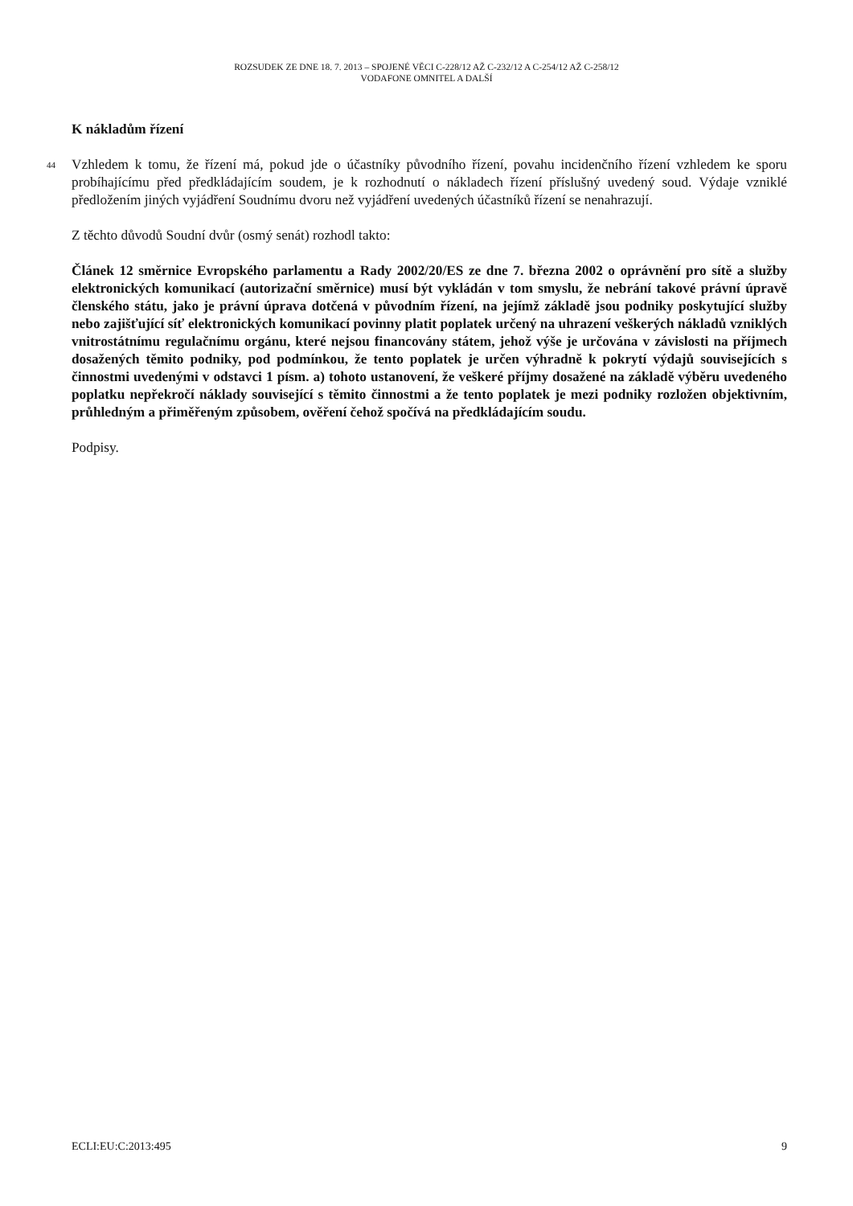ROZSUDEK ZE DNE 18. 7. 2013 – SPOJENÉ VĚCI C-228/12 AŽ C-232/12 A C-254/12 AŽ C-258/12
VODAFONE OMNITEL A DALŠÍ
K nákladům řízení
44 Vzhledem k tomu, že řízení má, pokud jde o účastníky původního řízení, povahu incidenčního řízení vzhledem ke sporu probíhajícímu před předkládajícím soudem, je k rozhodnutí o nákladech řízení příslušný uvedený soud. Výdaje vzniklé předložením jiných vyjádření Soudnímu dvoru než vyjádření uvedených účastníků řízení se nenahrazují.
Z těchto důvodů Soudní dvůr (osmý senát) rozhodl takto:
Článek 12 směrnice Evropského parlamentu a Rady 2002/20/ES ze dne 7. března 2002 o oprávnění pro sítě a služby elektronických komunikací (autorizační směrnice) musí být vykládán v tom smyslu, že nebrání takové právní úpravě členského státu, jako je právní úprava dotčená v původním řízení, na jejímž základě jsou podniky poskytující služby nebo zajišťující síť elektronických komunikací povinny platit poplatek určený na uhrazení veškerých nákladů vzniklých vnitrostátnímu regulačnímu orgánu, které nejsou financovány státem, jehož výše je určována v závislosti na příjmech dosažených těmito podniky, pod podmínkou, že tento poplatek je určen výhradně k pokrytí výdajů souvisejících s činnostmi uvedenými v odstavci 1 písm. a) tohoto ustanovení, že veškeré příjmy dosažené na základě výběru uvedeného poplatku nepřekročí náklady související s těmito činnostmi a že tento poplatek je mezi podniky rozložen objektivním, průhledným a přiměřeným způsobem, ověření čehož spočívá na předkládajícím soudu.
Podpisy.
ECLI:EU:C:2013:495 9